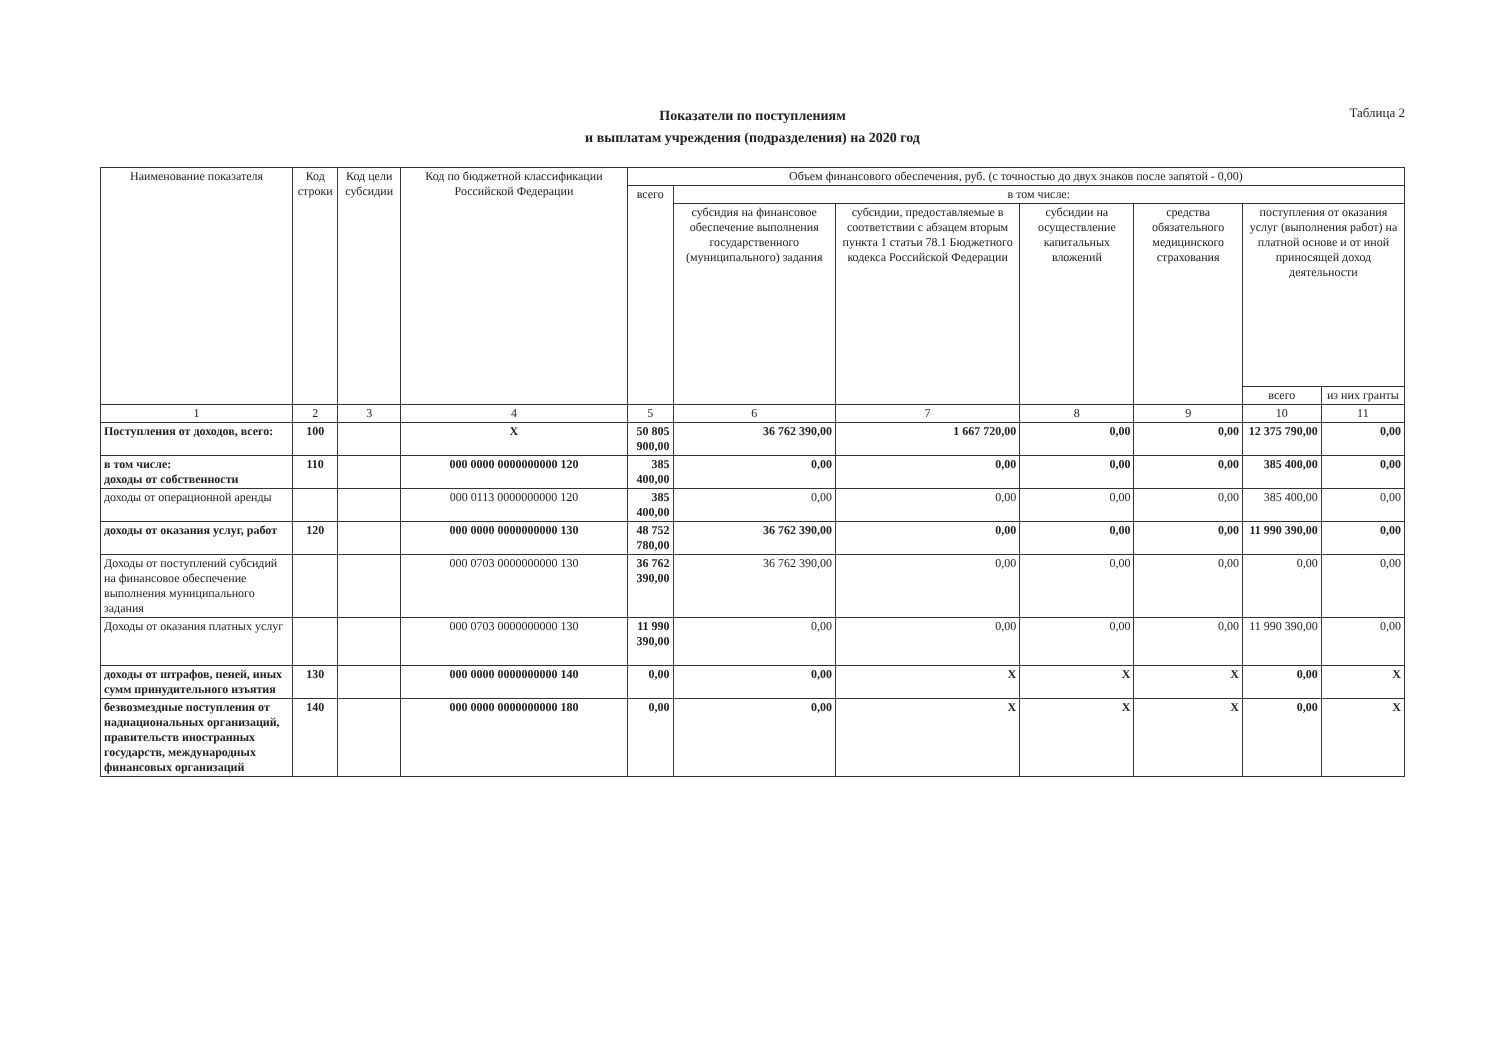Показатели по поступлениям
и выплатам учреждения (подразделения) на 2020 год
Таблица 2
| Наименование показателя | Код строки | Код цели субсидии | Код по бюджетной классификации Российской Федерации | Объем финансового обеспечения, руб. (с точностью до двух знаков после запятой - 0,00) | | | | | | |
| --- | --- | --- | --- | --- | --- | --- | --- | --- | --- | --- |
| | | | | всего | в том числе: | | | | | |
| | | | | | субсидия на финансовое обеспечение выполнения государственного (муниципального) задания | субсидии, предоставляемые в соответствии с абзацем вторым пункта 1 статьи 78.1 Бюджетного кодекса Российской Федерации | субсидии на осуществление капитальных вложений | средства обязательного медицинского страхования | поступления от оказания услуг (выполнения работ) на платной основе и от иной приносящей доход деятельности | |
| | | | | | | | | | всего | из них гранты |
| 1 | 2 | 3 | 4 | 5 | 6 | 7 | 8 | 9 | 10 | 11 |
| Поступления от доходов, всего: | 100 | | X | 50 805 900,00 | 36 762 390,00 | 1 667 720,00 | 0,00 | 0,00 | 12 375 790,00 | 0,00 |
| в том числе: доходы от собственности | 110 | | 000 0000 0000000000 120 | 385 400,00 | 0,00 | 0,00 | 0,00 | 0,00 | 385 400,00 | 0,00 |
| доходы от операционной аренды | | | 000 0113 0000000000 120 | 385 400,00 | 0,00 | 0,00 | 0,00 | 0,00 | 385 400,00 | 0,00 |
| доходы от оказания услуг, работ | 120 | | 000 0000 0000000000 130 | 48 752 780,00 | 36 762 390,00 | 0,00 | 0,00 | 0,00 | 11 990 390,00 | 0,00 |
| Доходы от поступлений субсидий на финансовое обеспечение выполнения муниципального задания | | | 000 0703 0000000000 130 | 36 762 390,00 | 36 762 390,00 | 0,00 | 0,00 | 0,00 | 0,00 | 0,00 |
| Доходы от оказания платных услуг | | | 000 0703 0000000000 130 | 11 990 390,00 | 0,00 | 0,00 | 0,00 | 0,00 | 11 990 390,00 | 0,00 |
| доходы от штрафов, пеней, иных сумм принудительного изъятия | 130 | | 000 0000 0000000000 140 | 0,00 | 0,00 | X | X | X | 0,00 | X |
| безвозмездные поступления от наднациональных организаций, правительств иностранных государств, международных финансовых организаций | 140 | | 000 0000 0000000000 180 | 0,00 | 0,00 | X | X | X | 0,00 | X |